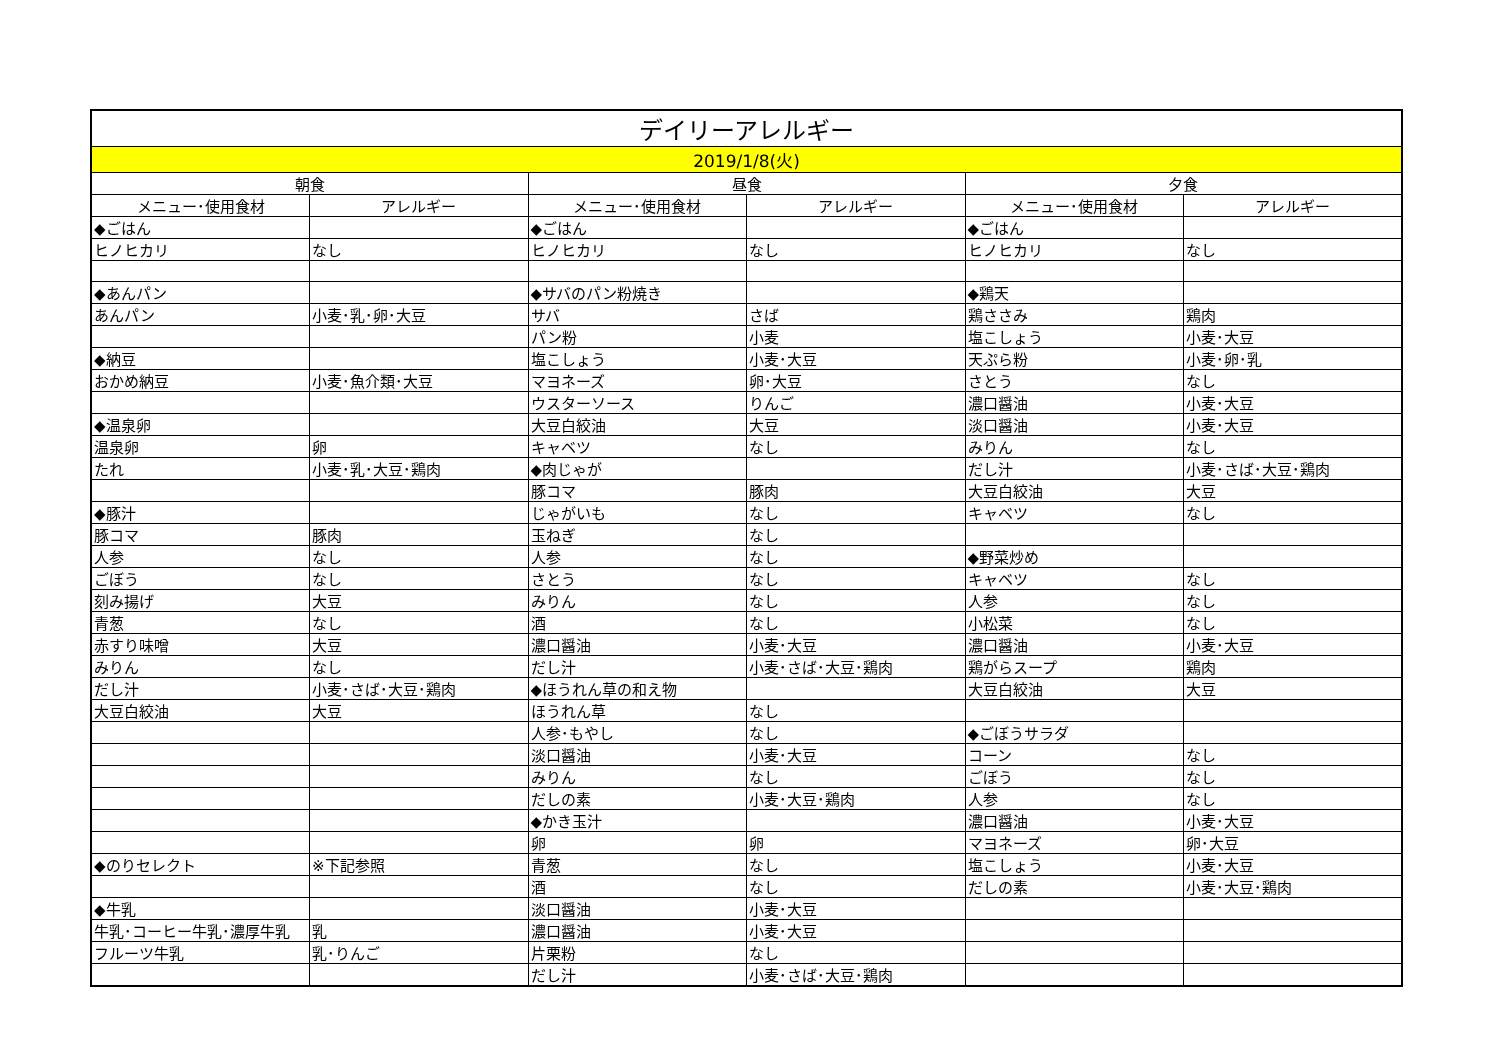| デイリーアレルギー | | | | | |
| --- | --- | --- | --- | --- | --- |
| 2019/1/8(火) | | | | | |
| 朝食 | | 昼食 | | 夕食 | |
| メニュー･使用食材 | アレルギー | メニュー･使用食材 | アレルギー | メニュー･使用食材 | アレルギー |
| ◆ごはん | | ◆ごはん | | ◆ごはん | |
| ヒノヒカリ | なし | ヒノヒカリ | なし | ヒノヒカリ | なし |
| ◆あんパン | | ◆サバのパン粉焼き | | ◆鶏天 | |
| あんパン | 小麦･乳･卵･大豆 | サバ | さば | 鶏ささみ | 鶏肉 |
| | | パン粉 | 小麦 | 塩こしょう | 小麦･大豆 |
| ◆納豆 | | 塩こしょう | 小麦･大豆 | 天ぷら粉 | 小麦･卵･乳 |
| おかめ納豆 | 小麦･魚介類･大豆 | マヨネーズ | 卵･大豆 | さとう | なし |
| | | ウスターソース | りんご | 濃口醤油 | 小麦･大豆 |
| ◆温泉卵 | | 大豆白絞油 | 大豆 | 淡口醤油 | 小麦･大豆 |
| 温泉卵 | 卵 | キャベツ | なし | みりん | なし |
| たれ | 小麦･乳･大豆･鶏肉 | ◆肉じゃが | | だし汁 | 小麦･さば･大豆･鶏肉 |
| | | 豚コマ | 豚肉 | 大豆白絞油 | 大豆 |
| ◆豚汁 | | じゃがいも | なし | キャベツ | なし |
| 豚コマ | 豚肉 | 玉ねぎ | なし | | |
| 人参 | なし | 人参 | なし | ◆野菜炒め | |
| ごぼう | なし | さとう | なし | キャベツ | なし |
| 刻み揚げ | 大豆 | みりん | なし | 人参 | なし |
| 青葱 | なし | 酒 | なし | 小松菜 | なし |
| 赤すり味噌 | 大豆 | 濃口醤油 | 小麦･大豆 | 濃口醤油 | 小麦･大豆 |
| みりん | なし | だし汁 | 小麦･さば･大豆･鶏肉 | 鶏がらスープ | 鶏肉 |
| だし汁 | 小麦･さば･大豆･鶏肉 | ◆ほうれん草の和え物 | | 大豆白絞油 | 大豆 |
| 大豆白絞油 | 大豆 | ほうれん草 | なし | | |
| | | 人参･もやし | なし | ◆ごぼうサラダ | |
| | | 淡口醤油 | 小麦･大豆 | コーン | なし |
| | | みりん | なし | ごぼう | なし |
| | | だしの素 | 小麦･大豆･鶏肉 | 人参 | なし |
| | | ◆かき玉汁 | | 濃口醤油 | 小麦･大豆 |
| | | 卵 | 卵 | マヨネーズ | 卵･大豆 |
| ◆のりセレクト | ※下記参照 | 青葱 | なし | 塩こしょう | 小麦･大豆 |
| | | 酒 | なし | だしの素 | 小麦･大豆･鶏肉 |
| ◆牛乳 | | 淡口醤油 | 小麦･大豆 | | |
| 牛乳･コーヒー牛乳･濃厚牛乳 | 乳 | 濃口醤油 | 小麦･大豆 | | |
| フルーツ牛乳 | 乳･りんご | 片栗粉 | なし | | |
| | | だし汁 | 小麦･さば･大豆･鶏肉 | | |